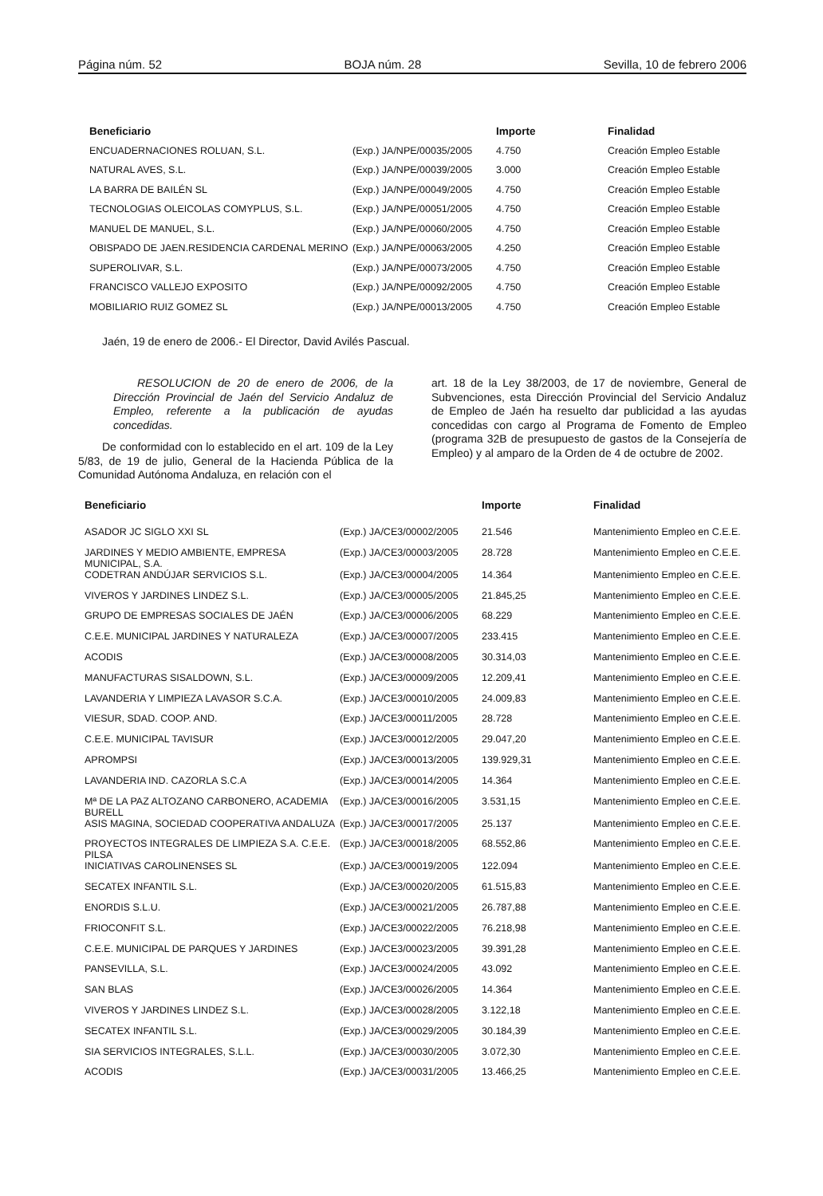Página núm. 52 BOJA núm. 28 Sevilla, 10 de febrero 2006
| Beneficiario | | Importe | Finalidad |
| --- | --- | --- | --- |
| ENCUADERNACIONES ROLUAN, S.L. | (Exp.) JA/NPE/00035/2005 | 4.750 | Creación Empleo Estable |
| NATURAL AVES, S.L. | (Exp.) JA/NPE/00039/2005 | 3.000 | Creación Empleo Estable |
| LA BARRA DE BAILÉN SL | (Exp.) JA/NPE/00049/2005 | 4.750 | Creación Empleo Estable |
| TECNOLOGIAS OLEICOLAS COMYPLUS, S.L. | (Exp.) JA/NPE/00051/2005 | 4.750 | Creación Empleo Estable |
| MANUEL DE MANUEL, S.L. | (Exp.) JA/NPE/00060/2005 | 4.750 | Creación Empleo Estable |
| OBISPADO DE JAEN.RESIDENCIA CARDENAL MERINO | (Exp.) JA/NPE/00063/2005 | 4.250 | Creación Empleo Estable |
| SUPEROLIVAR, S.L. | (Exp.) JA/NPE/00073/2005 | 4.750 | Creación Empleo Estable |
| FRANCISCO VALLEJO EXPOSITO | (Exp.) JA/NPE/00092/2005 | 4.750 | Creación Empleo Estable |
| MOBILIARIO RUIZ GOMEZ SL | (Exp.) JA/NPE/00013/2005 | 4.750 | Creación Empleo Estable |
Jaén, 19 de enero de 2006.- El Director, David Avilés Pascual.
RESOLUCION de 20 de enero de 2006, de la Dirección Provincial de Jaén del Servicio Andaluz de Empleo, referente a la publicación de ayudas concedidas.
De conformidad con lo establecido en el art. 109 de la Ley 5/83, de 19 de julio, General de la Hacienda Pública de la Comunidad Autónoma Andaluza, en relación con el
art. 18 de la Ley 38/2003, de 17 de noviembre, General de Subvenciones, esta Dirección Provincial del Servicio Andaluz de Empleo de Jaén ha resuelto dar publicidad a las ayudas concedidas con cargo al Programa de Fomento de Empleo (programa 32B de presupuesto de gastos de la Consejería de Empleo) y al amparo de la Orden de 4 de octubre de 2002.
| Beneficiario | | Importe | Finalidad |
| --- | --- | --- | --- |
| ASADOR JC SIGLO XXI SL | (Exp.) JA/CE3/00002/2005 | 21.546 | Mantenimiento Empleo en C.E.E. |
| JARDINES Y MEDIO AMBIENTE, EMPRESA MUNICIPAL, S.A. | (Exp.) JA/CE3/00003/2005 | 28.728 | Mantenimiento Empleo en C.E.E. |
| CODETRAN ANDÚJAR SERVICIOS S.L. | (Exp.) JA/CE3/00004/2005 | 14.364 | Mantenimiento Empleo en C.E.E. |
| VIVEROS Y JARDINES LINDEZ S.L. | (Exp.) JA/CE3/00005/2005 | 21.845,25 | Mantenimiento Empleo en C.E.E. |
| GRUPO DE EMPRESAS SOCIALES DE JAÉN | (Exp.) JA/CE3/00006/2005 | 68.229 | Mantenimiento Empleo en C.E.E. |
| C.E.E. MUNICIPAL JARDINES Y NATURALEZA | (Exp.) JA/CE3/00007/2005 | 233.415 | Mantenimiento Empleo en C.E.E. |
| ACODIS | (Exp.) JA/CE3/00008/2005 | 30.314,03 | Mantenimiento Empleo en C.E.E. |
| MANUFACTURAS SISALDOWN, S.L. | (Exp.) JA/CE3/00009/2005 | 12.209,41 | Mantenimiento Empleo en C.E.E. |
| LAVANDERIA Y LIMPIEZA LAVASOR S.C.A. | (Exp.) JA/CE3/00010/2005 | 24.009,83 | Mantenimiento Empleo en C.E.E. |
| VIESUR, SDAD. COOP. AND. | (Exp.) JA/CE3/00011/2005 | 28.728 | Mantenimiento Empleo en C.E.E. |
| C.E.E. MUNICIPAL TAVISUR | (Exp.) JA/CE3/00012/2005 | 29.047,20 | Mantenimiento Empleo en C.E.E. |
| APROMPSI | (Exp.) JA/CE3/00013/2005 | 139.929,31 | Mantenimiento Empleo en C.E.E. |
| LAVANDERIA IND. CAZORLA S.C.A | (Exp.) JA/CE3/00014/2005 | 14.364 | Mantenimiento Empleo en C.E.E. |
| Mª DE LA PAZ ALTOZANO CARBONERO, ACADEMIA BURELL | (Exp.) JA/CE3/00016/2005 | 3.531,15 | Mantenimiento Empleo en C.E.E. |
| ASIS MAGINA, SOCIEDAD COOPERATIVA ANDALUZA | (Exp.) JA/CE3/00017/2005 | 25.137 | Mantenimiento Empleo en C.E.E. |
| PROYECTOS INTEGRALES DE LIMPIEZA S.A. C.E.E. PILSA | (Exp.) JA/CE3/00018/2005 | 68.552,86 | Mantenimiento Empleo en C.E.E. |
| INICIATIVAS CAROLINENSES SL | (Exp.) JA/CE3/00019/2005 | 122.094 | Mantenimiento Empleo en C.E.E. |
| SECATEX INFANTIL S.L. | (Exp.) JA/CE3/00020/2005 | 61.515,83 | Mantenimiento Empleo en C.E.E. |
| ENORDIS S.L.U. | (Exp.) JA/CE3/00021/2005 | 26.787,88 | Mantenimiento Empleo en C.E.E. |
| FRIOCONFIT S.L. | (Exp.) JA/CE3/00022/2005 | 76.218,98 | Mantenimiento Empleo en C.E.E. |
| C.E.E. MUNICIPAL DE PARQUES Y JARDINES | (Exp.) JA/CE3/00023/2005 | 39.391,28 | Mantenimiento Empleo en C.E.E. |
| PANSEVILLA, S.L. | (Exp.) JA/CE3/00024/2005 | 43.092 | Mantenimiento Empleo en C.E.E. |
| SAN BLAS | (Exp.) JA/CE3/00026/2005 | 14.364 | Mantenimiento Empleo en C.E.E. |
| VIVEROS Y JARDINES LINDEZ S.L. | (Exp.) JA/CE3/00028/2005 | 3.122,18 | Mantenimiento Empleo en C.E.E. |
| SECATEX INFANTIL S.L. | (Exp.) JA/CE3/00029/2005 | 30.184,39 | Mantenimiento Empleo en C.E.E. |
| SIA SERVICIOS INTEGRALES, S.L.L. | (Exp.) JA/CE3/00030/2005 | 3.072,30 | Mantenimiento Empleo en C.E.E. |
| ACODIS | (Exp.) JA/CE3/00031/2005 | 13.466,25 | Mantenimiento Empleo en C.E.E. |